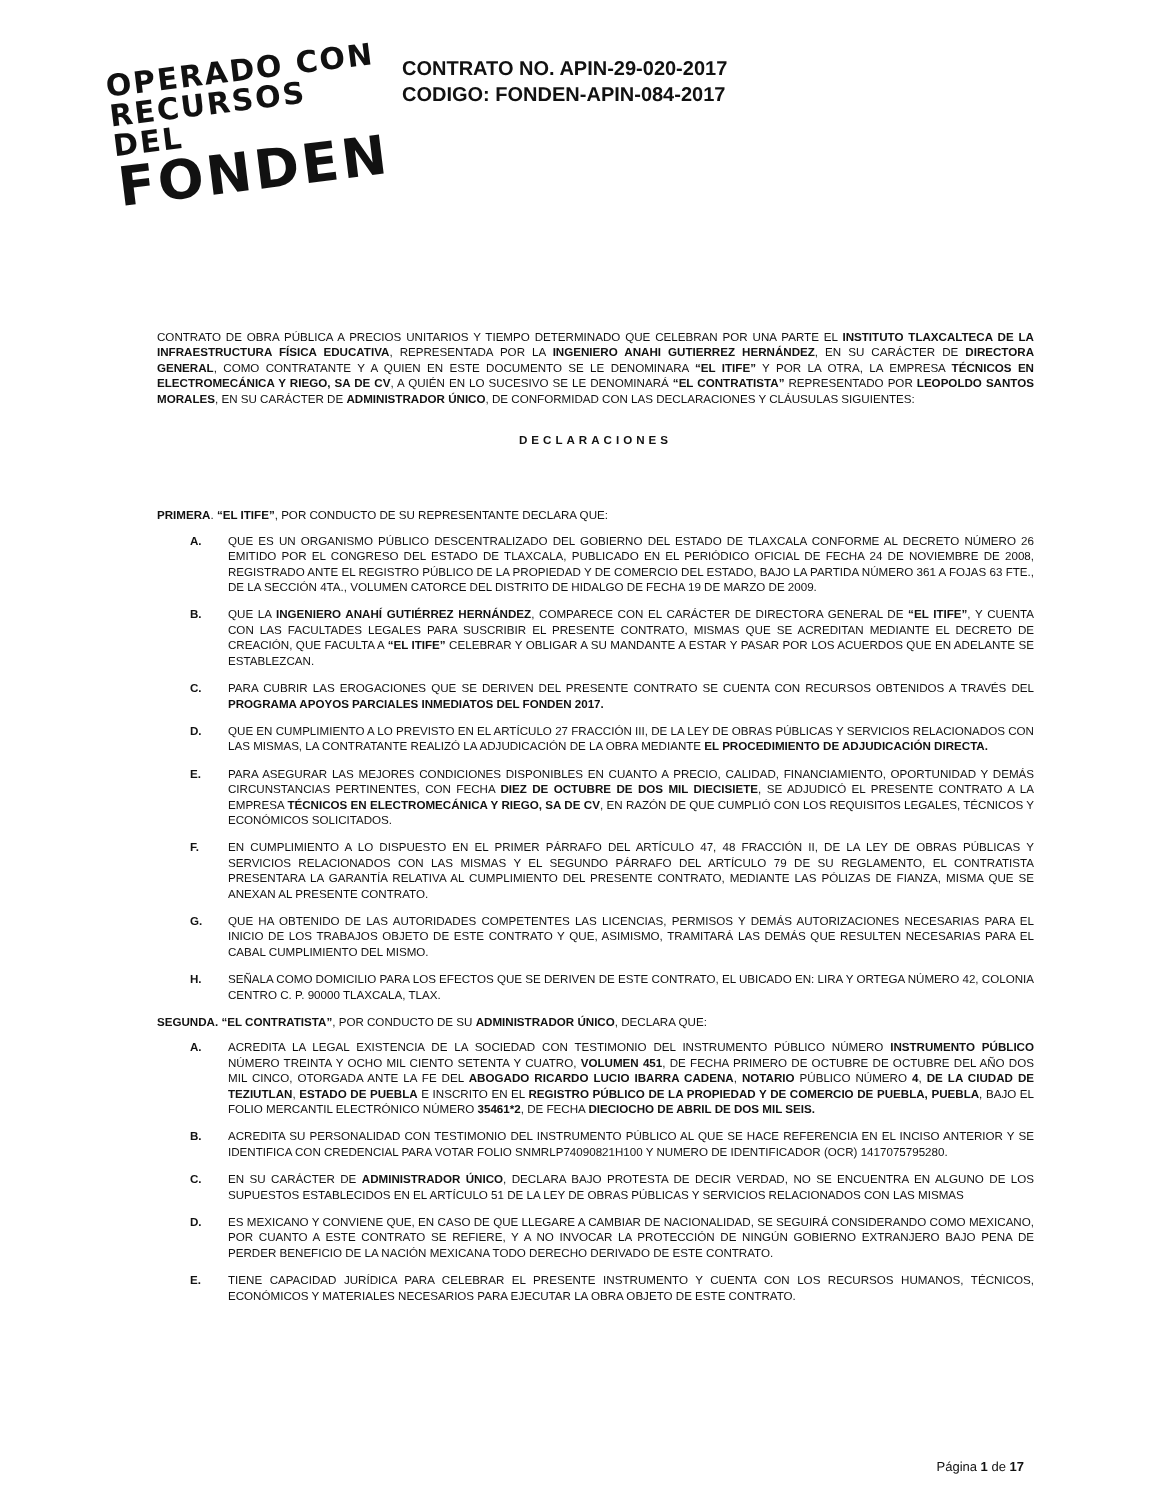OPERADO CON
RECURSOS DEL
FONDEN
CONTRATO NO. APIN-29-020-2017
CODIGO: FONDEN-APIN-084-2017
CONTRATO DE OBRA PÚBLICA A PRECIOS UNITARIOS Y TIEMPO DETERMINADO QUE CELEBRAN POR UNA PARTE EL INSTITUTO TLAXCALTECA DE LA INFRAESTRUCTURA FÍSICA EDUCATIVA, REPRESENTADA POR LA INGENIERO ANAHI GUTIERREZ HERNÁNDEZ, EN SU CARÁCTER DE DIRECTORA GENERAL, COMO CONTRATANTE Y A QUIEN EN ESTE DOCUMENTO SE LE DENOMINARA “EL ITIFE” Y POR LA OTRA, LA EMPRESA TÉCNICOS EN ELECTROMECÁNICA Y RIEGO, SA DE CV, A QUIÉN EN LO SUCESIVO SE LE DENOMINARÁ “EL CONTRATISTA” REPRESENTADO POR LEOPOLDO SANTOS MORALES, EN SU CARÁCTER DE ADMINISTRADOR ÚNICO, DE CONFORMIDAD CON LAS DECLARACIONES Y CLÁUSULAS SIGUIENTES:
DECLARACIONES
PRIMERA. “EL ITIFE”, POR CONDUCTO DE SU REPRESENTANTE DECLARA QUE:
A. QUE ES UN ORGANISMO PÚBLICO DESCENTRALIZADO DEL GOBIERNO DEL ESTADO DE TLAXCALA CONFORME AL DECRETO NÚMERO 26 EMITIDO POR EL CONGRESO DEL ESTADO DE TLAXCALA, PUBLICADO EN EL PERIÓDICO OFICIAL DE FECHA 24 DE NOVIEMBRE DE 2008, REGISTRADO ANTE EL REGISTRO PÚBLICO DE LA PROPIEDAD Y DE COMERCIO DEL ESTADO, BAJO LA PARTIDA NÚMERO 361 A FOJAS 63 FTE., DE LA SECCIÓN 4TA., VOLUMEN CATORCE DEL DISTRITO DE HIDALGO DE FECHA 19 DE MARZO DE 2009.
B. QUE LA INGENIERO ANAHÍ GUTIÉRREZ HERNÁNDEZ, COMPARECE CON EL CARÁCTER DE DIRECTORA GENERAL DE “EL ITIFE”, Y CUENTA CON LAS FACULTADES LEGALES PARA SUSCRIBIR EL PRESENTE CONTRATO, MISMAS QUE SE ACREDITAN MEDIANTE EL DECRETO DE CREACIÓN, QUE FACULTA A “EL ITIFE” CELEBRAR Y OBLIGAR A SU MANDANTE A ESTAR Y PASAR POR LOS ACUERDOS QUE EN ADELANTE SE ESTABLEZCAN.
C. PARA CUBRIR LAS EROGACIONES QUE SE DERIVEN DEL PRESENTE CONTRATO SE CUENTA CON RECURSOS OBTENIDOS A TRAVÉS DEL PROGRAMA APOYOS PARCIALES INMEDIATOS DEL FONDEN 2017.
D. QUE EN CUMPLIMIENTO A LO PREVISTO EN EL ARTÍCULO 27 FRACCIÓN III, DE LA LEY DE OBRAS PÚBLICAS Y SERVICIOS RELACIONADOS CON LAS MISMAS, LA CONTRATANTE REALIZÓ LA ADJUDICACIÓN DE LA OBRA MEDIANTE EL PROCEDIMIENTO DE ADJUDICACIÓN DIRECTA.
E. PARA ASEGURAR LAS MEJORES CONDICIONES DISPONIBLES EN CUANTO A PRECIO, CALIDAD, FINANCIAMIENTO, OPORTUNIDAD Y DEMÁS CIRCUNSTANCIAS PERTINENTES, CON FECHA DIEZ DE OCTUBRE DE DOS MIL DIECISIETE, SE ADJUDICÓ EL PRESENTE CONTRATO A LA EMPRESA TÉCNICOS EN ELECTROMECÁNICA Y RIEGO, SA DE CV, EN RAZÓN DE QUE CUMPLIÓ CON LOS REQUISITOS LEGALES, TÉCNICOS Y ECONÓMICOS SOLICITADOS.
F. EN CUMPLIMIENTO A LO DISPUESTO EN EL PRIMER PÁRRAFO DEL ARTÍCULO 47, 48 FRACCIÓN II, DE LA LEY DE OBRAS PÚBLICAS Y SERVICIOS RELACIONADOS CON LAS MISMAS Y EL SEGUNDO PÁRRAFO DEL ARTÍCULO 79 DE SU REGLAMENTO, EL CONTRATISTA PRESENTARA LA GARANTÍA RELATIVA AL CUMPLIMIENTO DEL PRESENTE CONTRATO, MEDIANTE LAS PÓLIZAS DE FIANZA, MISMA QUE SE ANEXAN AL PRESENTE CONTRATO.
G. QUE HA OBTENIDO DE LAS AUTORIDADES COMPETENTES LAS LICENCIAS, PERMISOS Y DEMÁS AUTORIZACIONES NECESARIAS PARA EL INICIO DE LOS TRABAJOS OBJETO DE ESTE CONTRATO Y QUE, ASIMISMO, TRAMITARÁ LAS DEMÁS QUE RESULTEN NECESARIAS PARA EL CABAL CUMPLIMIENTO DEL MISMO.
H. SEÑALA COMO DOMICILIO PARA LOS EFECTOS QUE SE DERIVEN DE ESTE CONTRATO, EL UBICADO EN: LIRA Y ORTEGA NÚMERO 42, COLONIA CENTRO C. P. 90000 TLAXCALA, TLAX.
SEGUNDA. “EL CONTRATISTA”, POR CONDUCTO DE SU ADMINISTRADOR ÚNICO, DECLARA QUE:
A. ACREDITA LA LEGAL EXISTENCIA DE LA SOCIEDAD CON TESTIMONIO DEL INSTRUMENTO PÚBLICO NÚMERO INSTRUMENTO PÚBLICO NÚMERO TREINTA Y OCHO MIL CIENTO SETENTA Y CUATRO, VOLUMEN 451, DE FECHA PRIMERO DE OCTUBRE DE OCTUBRE DEL AÑO DOS MIL CINCO, OTORGADA ANTE LA FE DEL ABOGADO RICARDO LUCIO IBARRA CADENA, NOTARIO PÚBLICO NÚMERO 4, DE LA CIUDAD DE TEZIUTLAN, ESTADO DE PUEBLA E INSCRITO EN EL REGISTRO PÚBLICO DE LA PROPIEDAD Y DE COMERCIO DE PUEBLA, PUEBLA, BAJO EL FOLIO MERCANTIL ELECTRÓNICO NÚMERO 35461*2, DE FECHA DIECIOCHO DE ABRIL DE DOS MIL SEIS.
B. ACREDITA SU PERSONALIDAD CON TESTIMONIO DEL INSTRUMENTO PÚBLICO AL QUE SE HACE REFERENCIA EN EL INCISO ANTERIOR Y SE IDENTIFICA CON CREDENCIAL PARA VOTAR FOLIO SNMRLP74090821H100 Y NUMERO DE IDENTIFICADOR (OCR) 1417075795280.
C. EN SU CARÁCTER DE ADMINISTRADOR ÚNICO, DECLARA BAJO PROTESTA DE DECIR VERDAD, NO SE ENCUENTRA EN ALGUNO DE LOS SUPUESTOS ESTABLECIDOS EN EL ARTÍCULO 51 DE LA LEY DE OBRAS PÚBLICAS Y SERVICIOS RELACIONADOS CON LAS MISMAS
D. ES MEXICANO Y CONVIENE QUE, EN CASO DE QUE LLEGARE A CAMBIAR DE NACIONALIDAD, SE SEGUIRÁ CONSIDERANDO COMO MEXICANO, POR CUANTO A ESTE CONTRATO SE REFIERE, Y A NO INVOCAR LA PROTECCIÓN DE NINGÚN GOBIERNO EXTRANJERO BAJO PENA DE PERDER BENEFICIO DE LA NACIÓN MEXICANA TODO DERECHO DERIVADO DE ESTE CONTRATO.
E. TIENE CAPACIDAD JURÍDICA PARA CELEBRAR EL PRESENTE INSTRUMENTO Y CUENTA CON LOS RECURSOS HUMANOS, TÉCNICOS, ECONÓMICOS Y MATERIALES NECESARIOS PARA EJECUTAR LA OBRA OBJETO DE ESTE CONTRATO.
Página 1 de 17